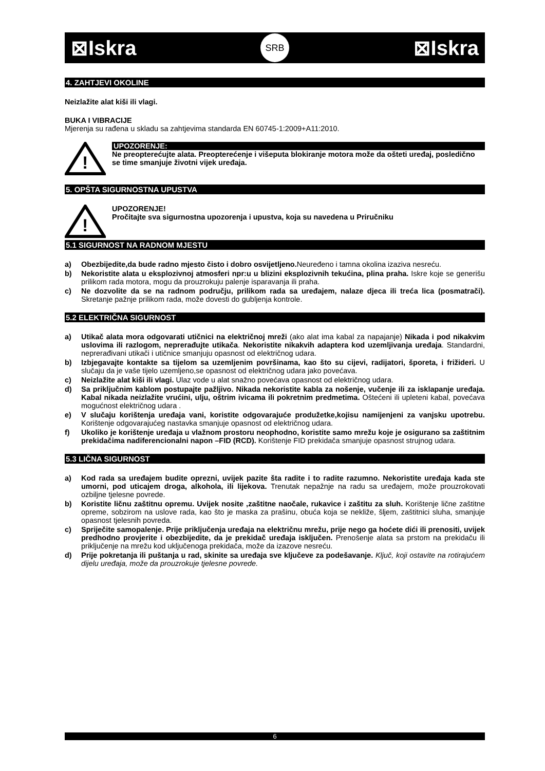⊠Iskra SRB ⊠Iskra
4. ZAHTJEVI OKOLINE
Neizlažite alat kiši ili vlagi.
BUKA I VIBRACIJE
Mjerenja su rađena u skladu sa zahtjevima standarda EN 60745-1:2009+A11:2010.
!
UPOZORENJE:
Ne preopterećujte alata. Preopterećenje i višeputa blokiranje motora može da ošteti uređaj, posledično se time smanjuje životni vijek uređaja.
5. OPŠTA SIGURNOSTNA UPUSTVA
!
UPOZORENJE!
Pročitajte sva sigurnostna upozorenja i upustva, koja su navedena u Priručniku
5.1 SIGURNOST NA RADNOM MJESTU
a) Obezbijedite,da bude radno mjesto čisto i dobro osvijetljeno. Neuređeno i tamna okolina izaziva nesreću.
b) Nekoristite alata u eksplozivnoj atmosferi npr:u u blizini eksplozivnih tekućina, plina praha. Iskre koje se generišu prilikom rada motora, mogu da prouzrokuju palenje isparavanja ili praha.
c) Ne dozvolite da se na radnom području, prilikom rada sa uređajem, nalaze djeca ili treća lica (posmatrači). Skretanje pažnje prilikom rada, može dovesti do gubljenja kontrole.
5.2 ELEKTRIČNA SIGURNOST
a) Utikač alata mora odgovarati utičnici na električnoj mreži (ako alat ima kabal za napajanje) Nikada i pod nikakvim uslovima ili razlogom, neprerađujte utikača. Nekoristite nikakvih adaptera kod uzemljivanja uređaja. Standardni, neprerađivani utikači i utičnice smanjuju opasnost od električnog udara.
b) Izbjegavajte kontakte sa tijelom sa uzemljenim površinama, kao što su cijevi, radijatori, šporeta, i frižideri. U slučaju da je vaše tijelo uzemljeno,se opasnost od električnog udara jako povećava.
c) Neizlažite alat kiši ili vlagi. Ulaz vode u alat snažno povećava opasnost od električnog udara.
d) Sa priključnim kablom postupajte pažljivo. Nikada nekoristite kabla za nošenje, vučenje ili za isklapanje uređaja. Kabal nikada neizlažite vrućini, ulju, oštrim ivicama ili pokretnim predmetima. Oštećeni ili upleteni kabal, povećava mogućnost električnog udara .
e) V slučaju korištenja uređaja vani, koristite odgovarajuće produžetke,kojisu namijenjeni za vanjsku upotrebu. Korištenje odgovarajućeg nastavka smanjuje opasnost od električnog udara.
f) Ukoliko je korištenje uređaja u vlažnom prostoru neophodno, koristite samo mrežu koje je osigurano sa zaštitnim prekidačima nadiferencionalni napon –FID (RCD). Korištenje FID prekidača smanjuje opasnost strujnog udara.
5.3 LIČNA SIGURNOST
a) Kod rada sa uređajem budite oprezni, uvijek pazite šta radite i to radite razumno. Nekoristite uređaja kada ste umorni, pod uticajem droga, alkohola, ili lijekova. Trenutak nepažnje na radu sa uređajem, može prouzrokovati ozbiljne tjelesne povrede.
b) Koristite ličnu zaštitnu opremu. Uvijek nosite ,zaštitne naočale, rukavice i zaštitu za sluh. Korištenje lične zaštitne opreme, sobzirom na uslove rada, kao što je maska za prašinu, obuća koja se nekliže, šljem, zaštitnici sluha, smanjuje opasnost tjelesnih povreda.
c) Spriječite samopalenje. Prije priključenja uređaja na električnu mrežu, prije nego ga hoćete dići ili prenositi, uvijek predhodno provjerite i obezbijedite, da je prekidač uređaja isključen. Prenošenje alata sa prstom na prekidaču ili priključenje na mrežu kod uključenoga prekidača, može da izazove nesreću.
d) Prije pokretanja ili puštanja u rad, skinite sa uređaja sve ključeve za podešavanje. Ključ, koji ostavite na rotirajućem dijelu uređaja, može da prouzrokuje tjelesne povrede.
6